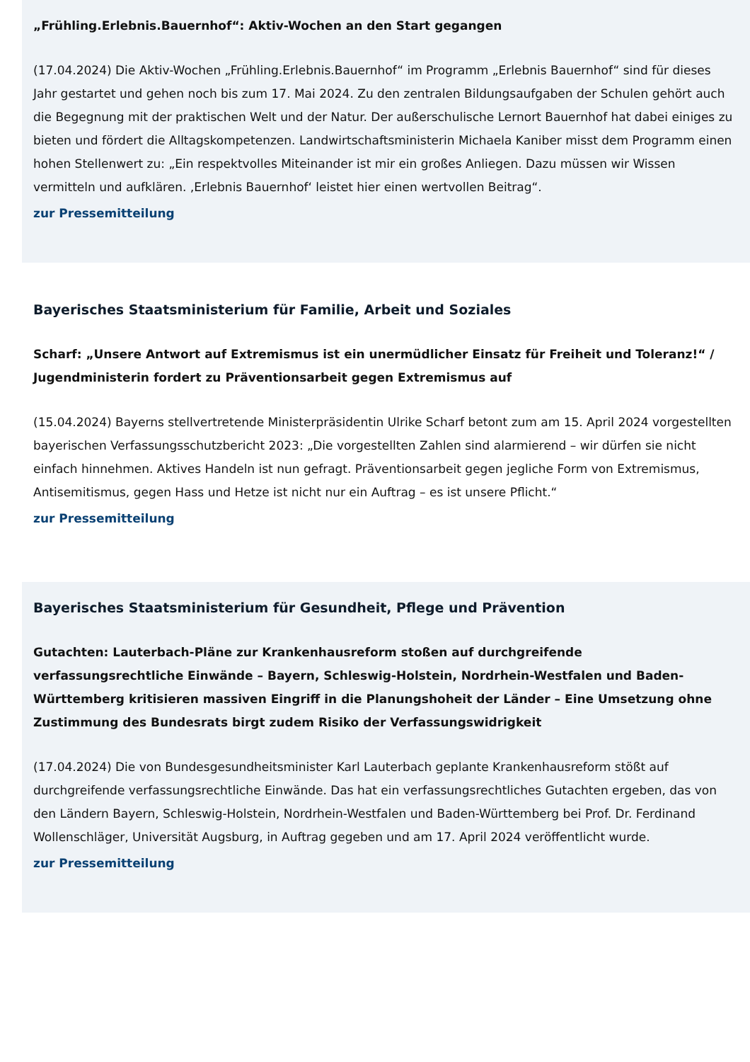„Frühling.Erlebnis.Bauernhof“: Aktiv-Wochen an den Start gegangen
(17.04.2024) Die Aktiv-Wochen „Frühling.Erlebnis.Bauernhof“ im Programm „Erlebnis Bauernhof“ sind für dieses Jahr gestartet und gehen noch bis zum 17. Mai 2024. Zu den zentralen Bildungsaufgaben der Schulen gehört auch die Begegnung mit der praktischen Welt und der Natur. Der außerschulische Lernort Bauernhof hat dabei einiges zu bieten und fördert die Alltagskompetenzen. Landwirtschaftsministerin Michaela Kaniber misst dem Programm einen hohen Stellenwert zu: „Ein respektvolles Miteinander ist mir ein großes Anliegen. Dazu müssen wir Wissen vermitteln und aufklären. ‚Erlebnis Bauernhof‘ leistet hier einen wertvollen Beitrag“.
zur Pressemitteilung
Bayerisches Staatsministerium für Familie, Arbeit und Soziales
Scharf: „Unsere Antwort auf Extremismus ist ein unermüdlicher Einsatz für Freiheit und Toleranz!“ / Jugendministerin fordert zu Präventionsarbeit gegen Extremismus auf
(15.04.2024) Bayerns stellvertretende Ministerpräsidentin Ulrike Scharf betont zum am 15. April 2024 vorgestellten bayerischen Verfassungsschutzbericht 2023: „Die vorgestellten Zahlen sind alarmierend – wir dürfen sie nicht einfach hinnehmen. Aktives Handeln ist nun gefragt. Präventionsarbeit gegen jegliche Form von Extremismus, Antisemitismus, gegen Hass und Hetze ist nicht nur ein Auftrag – es ist unsere Pflicht.“
zur Pressemitteilung
Bayerisches Staatsministerium für Gesundheit, Pflege und Prävention
Gutachten: Lauterbach-Pläne zur Krankenhausreform stoßen auf durchgreifende verfassungsrechtliche Einwände – Bayern, Schleswig-Holstein, Nordrhein-Westfalen und Baden-Württemberg kritisieren massiven Eingriff in die Planungshoheit der Länder – Eine Umsetzung ohne Zustimmung des Bundesrats birgt zudem Risiko der Verfassungswidrigkeit
(17.04.2024) Die von Bundesgesundheitsminister Karl Lauterbach geplante Krankenhausreform stößt auf durchgreifende verfassungsrechtliche Einwände. Das hat ein verfassungsrechtliches Gutachten ergeben, das von den Ländern Bayern, Schleswig-Holstein, Nordrhein-Westfalen und Baden-Württemberg bei Prof. Dr. Ferdinand Wollenschläger, Universität Augsburg, in Auftrag gegeben und am 17. April 2024 veröffentlicht wurde.
zur Pressemitteilung